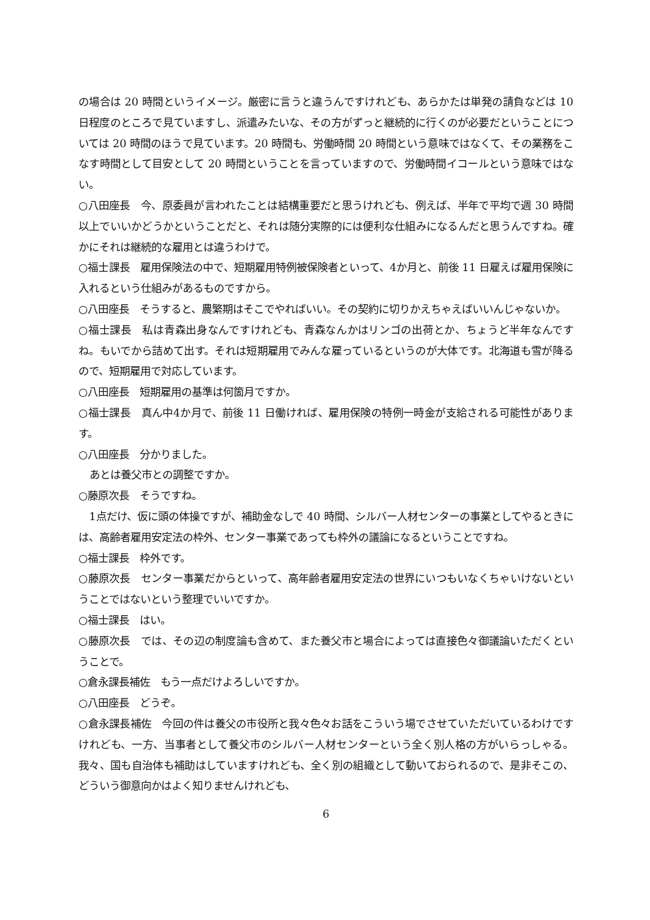の場合は 20 時間というイメージ。厳密に言うと違うんですけれども、あらかたは単発の請負などは 10 日程度のところで見ていますし、派遣みたいな、その方がずっと継続的に行くのが必要だということについては 20 時間のほうで見ています。20 時間も、労働時間 20 時間という意味ではなくて、その業務をこなす時間として目安として 20 時間ということを言っていますので、労働時間イコールという意味ではない。
○八田座長　今、原委員が言われたことは結構重要だと思うけれども、例えば、半年で平均で週 30 時間以上でいいかどうかということだと、それは随分実際的には便利な仕組みになるんだと思うんですね。確かにそれは継続的な雇用とは違うわけで。
○福士課長　雇用保険法の中で、短期雇用特例被保険者といって、4か月と、前後 11 日雇えば雇用保険に入れるという仕組みがあるものですから。
○八田座長　そうすると、農繁期はそこでやればいい。その契約に切りかえちゃえばいいんじゃないか。
○福士課長　私は青森出身なんですけれども、青森なんかはリンゴの出荷とか、ちょうど半年なんですね。もいでから詰めて出す。それは短期雇用でみんな雇っているというのが大体です。北海道も雪が降るので、短期雇用で対応しています。
○八田座長　短期雇用の基準は何箇月ですか。
○福士課長　真ん中4か月で、前後 11 日働ければ、雇用保険の特例一時金が支給される可能性があります。
○八田座長　分かりました。
あとは養父市との調整ですか。
○藤原次長　そうですね。
1点だけ、仮に頭の体操ですが、補助金なしで 40 時間、シルバー人材センターの事業としてやるときには、高齢者雇用安定法の枠外、センター事業であっても枠外の議論になるということですね。
○福士課長　枠外です。
○藤原次長　センター事業だからといって、高年齢者雇用安定法の世界にいつもいなくちゃいけないということではないという整理でいいですか。
○福士課長　はい。
○藤原次長　では、その辺の制度論も含めて、また養父市と場合によっては直接色々御議論いただくということで。
○倉永課長補佐　もう一点だけよろしいですか。
○八田座長　どうぞ。
○倉永課長補佐　今回の件は養父の市役所と我々色々お話をこういう場でさせていただいているわけですけれども、一方、当事者として養父市のシルバー人材センターという全く別人格の方がいらっしゃる。我々、国も自治体も補助はしていますけれども、全く別の組織として動いておられるので、是非そこの、どういう御意向かはよく知りませんけれども、
6